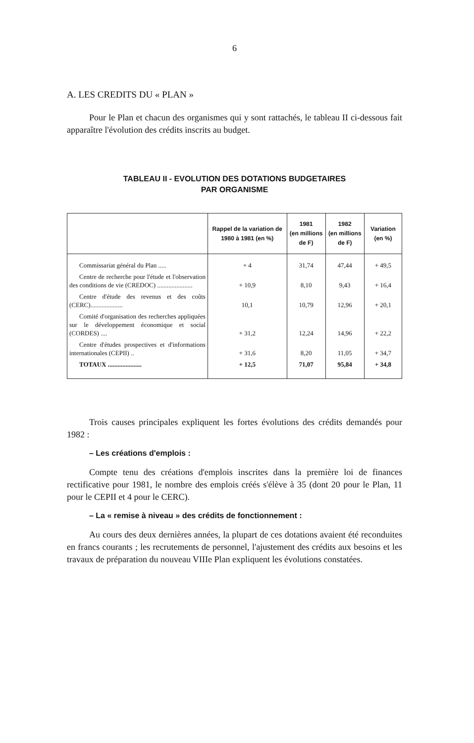6
A. LES CREDITS DU « PLAN »
Pour le Plan et chacun des organismes qui y sont rattachés, le tableau II ci-dessous fait apparaître l'évolution des crédits inscrits au budget.
TABLEAU II - EVOLUTION DES DOTATIONS BUDGETAIRES
PAR ORGANISME
| | Rappel de la variation de 1980 à 1981 (en %) | 1981 (en millions de F) | 1982 (en millions de F) | Variation (en %) |
| --- | --- | --- | --- | --- |
| Commissariat général du Plan ..... | + 4 | 31,74 | 47,44 | + 49,5 |
| Centre de recherche pour l'étude et l'observation des conditions de vie (CREDOC) ...................... | + 10,9 | 8,10 | 9,43 | + 16,4 |
| Centre d'étude des revenus et des coûts (CERC).................... | 10,1 | 10,79 | 12,96 | + 20,1 |
| Comité d'organisation des recherches appliquées sur le développement économique et social (CORDES) .... | + 31,2 | 12,24 | 14,96 | + 22,2 |
| Centre d'études prospectives et d'informations internationales (CEPII) .. | + 31,6 | 8,20 | 11,05 | + 34,7 |
| TOTAUX ..................... | + 12,5 | 71,07 | 95,84 | + 34,8 |
Trois causes principales expliquent les fortes évolutions des crédits demandés pour 1982 :
– Les créations d'emplois :
Compte tenu des créations d'emplois inscrites dans la première loi de finances rectificative pour 1981, le nombre des emplois créés s'élève à 35 (dont 20 pour le Plan, 11 pour le CEPII et 4 pour le CERC).
– La « remise à niveau » des crédits de fonctionnement :
Au cours des deux dernières années, la plupart de ces dotations avaient été reconduites en francs courants ; les recrutements de personnel, l'ajustement des crédits aux besoins et les travaux de préparation du nouveau VIIIe Plan expliquent les évolutions constatées.